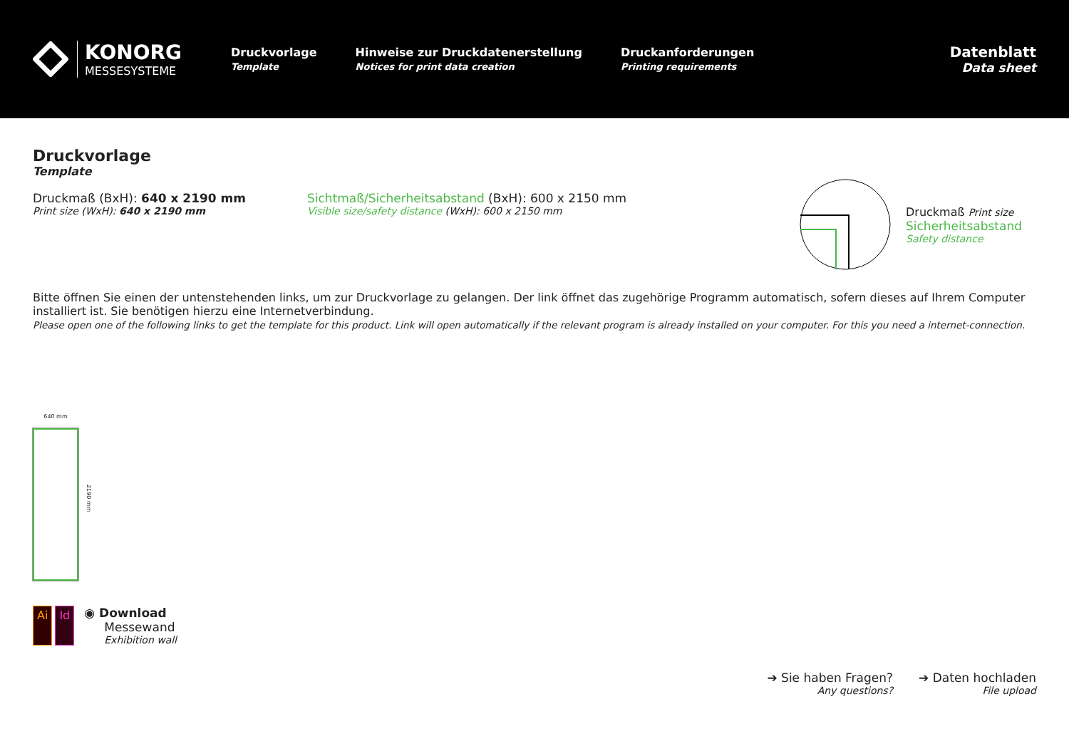KONORG
MESSESYSTEME
Druckvorlage
Template
Hinweise zur Druckdatenerstellung
Notices for print data creation
Druckanforderungen
Printing requirements
Datenblatt
Data sheet
Druckvorlage
Template
Druckmaß (BxH): 640 x 2190 mm
Print size (WxH): 640 x 2190 mm
Sichtmaß/Sicherheitsabstand (BxH): 600 x 2150 mm
Visible size/safety distance (WxH): 600 x 2150 mm
Druckmaß Print size
Sicherheitsabstand
Safety distance
Bitte öffnen Sie einen der untenstehenden links, um zur Druckvorlage zu gelangen. Der link öffnet das zugehörige Programm automatisch, sofern dieses auf Ihrem Computer installiert ist. Sie benötigen hierzu eine Internetverbindung.
Please open one of the following links to get the template for this product. Link will open automatically if the relevant program is already installed on your computer. For this you need a internet-connection.
640 mm
2190 mm
Ai Id
◉ Download
Messewand
Exhibition wall
➔ Sie haben Fragen?
Any questions?
➔ Daten hochladen
File upload